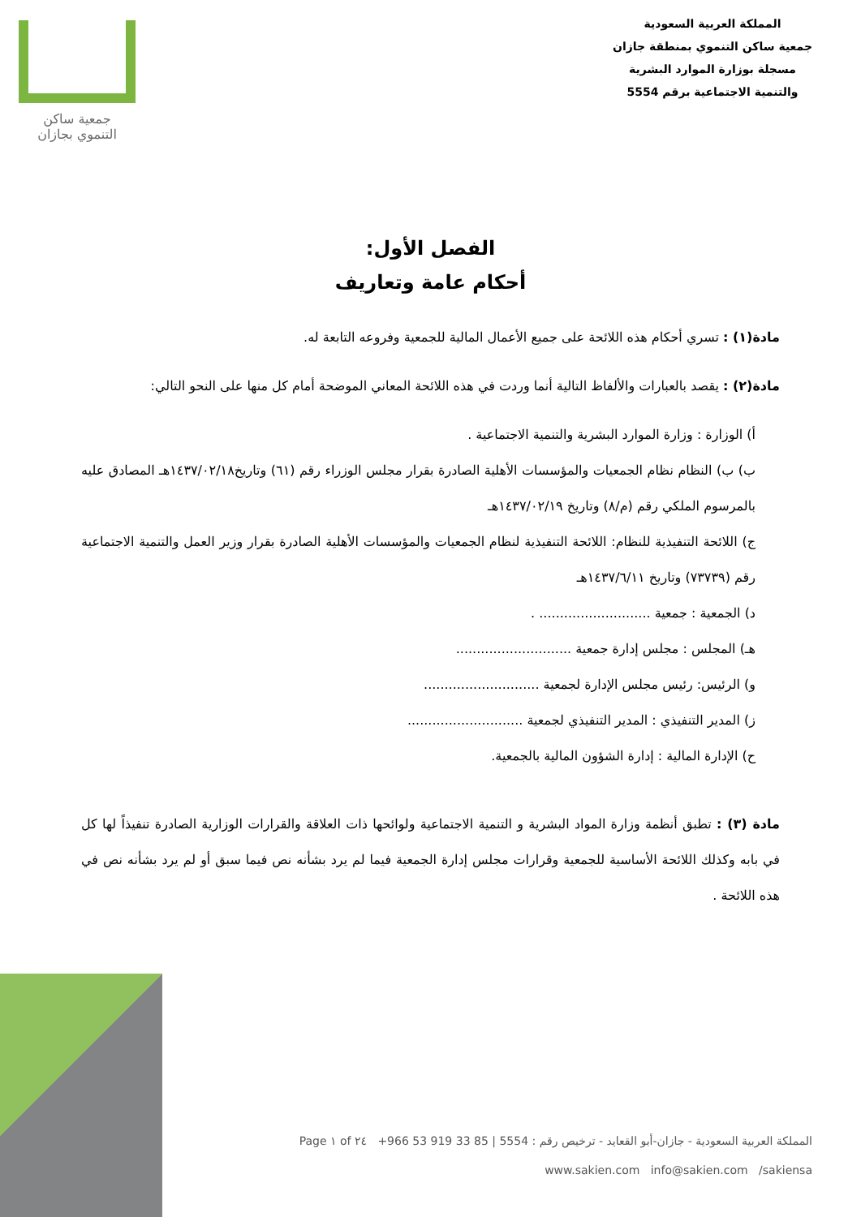المملكة العربية السعودية
جمعية ساكن التنموي بمنطقة جازان
مسجلة بوزارة الموارد البشرية
والتنمية الاجتماعية برقم 5554
جمعية ساكن
التنموي بجازان
الفصل الأول:
أحكام عامة وتعاريف
مادة(١) : تسري أحكام هذه اللائحة على جميع الأعمال المالية للجمعية وفروعه التابعة له.
مادة(٢) : يقصد بالعبارات والألفاظ التالية أنما وردت في هذه اللائحة المعاني الموضحة أمام كل منها على النحو التالي:
أ) الوزارة : وزارة الموارد البشرية والتنمية الاجتماعية .
ب) ب) النظام نظام الجمعيات والمؤسسات الأهلية الصادرة بقرار مجلس الوزراء رقم (٦١) وتاريخ١٤٣٧/٠٢/١٨هـ المصادق عليه بالمرسوم الملكي رقم (م/٨) وتاريخ ١٤٣٧/٠٢/١٩هـ
ج) اللائحة التنفيذية للنظام: اللائحة التنفيذية لنظام الجمعيات والمؤسسات الأهلية الصادرة بقرار وزير العمل والتنمية الاجتماعية رقم (٧٣٧٣٩) وتاريخ ١٤٣٧/٦/١١هـ
د) الجمعية : جمعية ........................... .
هـ) المجلس : مجلس إدارة جمعية ............................
و) الرئيس: رئيس مجلس الإدارة لجمعية ............................
ز) المدير التنفيذي : المدير التنفيذي لجمعية ............................
ح) الإدارة المالية : إدارة الشؤون المالية بالجمعية.
مادة (٣) : تطبق أنظمة وزارة المواد البشرية و التنمية الاجتماعية ولوائحها ذات العلاقة والقرارات الوزارية الصادرة تنفيذاً لها كل في بابه وكذلك اللائحة الأساسية للجمعية وقرارات مجلس إدارة الجمعية فيما لم يرد بشأنه نص فيما سبق أو لم يرد بشأنه نص في هذه اللائحة .
المملكة العربية السعودية - جازان-أبو القعايد - ترخيص رقم : 5554 | +966 53 919 33 85 Page ١ of ٢٤
www.sakien.com info@sakien.com /sakiensa